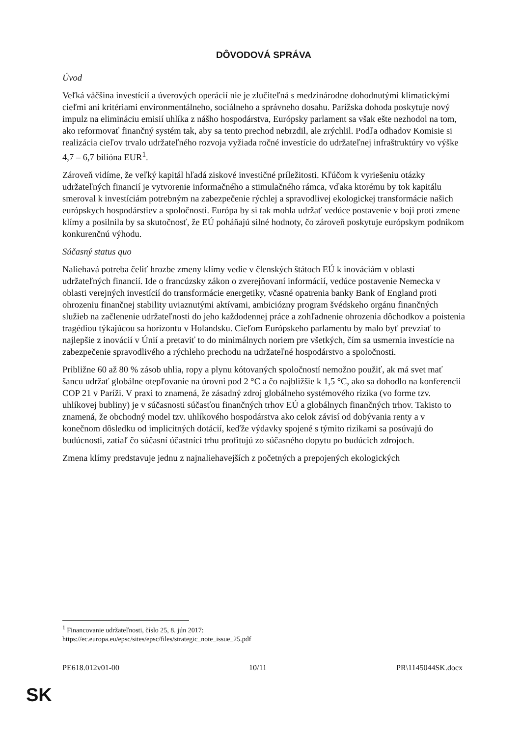DÔVODOVÁ SPRÁVA
Úvod
Veľká väčšina investícií a úverových operácií nie je zlučiteľná s medzinárodne dohodnutými klimatickými cieľmi ani kritériami environmentálneho, sociálneho a správneho dosahu. Parížska dohoda poskytuje nový impulz na elimináciu emisií uhlíka z nášho hospodárstva, Európsky parlament sa však ešte nezhodol na tom, ako reformovať finančný systém tak, aby sa tento prechod nebrzdil, ale zrýchlil. Podľa odhadov Komisie si realizácia cieľov trvalo udržateľného rozvoja vyžiada ročné investície do udržateľnej infraštruktúry vo výške 4,7 – 6,7 bilióna EUR<sup>1</sup>.
Zároveň vidíme, že veľký kapitál hľadá ziskové investičné príležitosti. Kľúčom k vyriešeniu otázky udržateľných financií je vytvorenie informačného a stimulačného rámca, vďaka ktorému by tok kapitálu smeroval k investíciám potrebným na zabezpečenie rýchlej a spravodlivej ekologickej transformácie našich európskych hospodárstiev a spoločnosti. Európa by si tak mohla udržať vedúce postavenie v boji proti zmene klímy a posilnila by sa skutočnosť, že EÚ poháňajú silné hodnoty, čo zároveň poskytuje európskym podnikom konkurenčnú výhodu.
Súčasný status quo
Naliehavá potreba čeliť hrozbe zmeny klímy vedie v členských štátoch EÚ k inováciám v oblasti udržateľných financií. Ide o francúzsky zákon o zverejňovaní informácií, vedúce postavenie Nemecka v oblasti verejných investícií do transformácie energetiky, včasné opatrenia banky Bank of England proti ohrozeniu finančnej stability uviaznutými aktívami, ambiciózny program švédskeho orgánu finančných služieb na začlenenie udržateľnosti do jeho každodennej práce a zohľadnenie ohrozenia dôchodkov a poistenia tragédiou týkajúcou sa horizontu v Holandsku. Cieľom Európskeho parlamentu by malo byť prevziať to najlepšie z inovácií v Únií a pretaviť to do minimálnych noriem pre všetkých, čím sa usmernia investície na zabezpečenie spravodlivého a rýchleho prechodu na udržateľné hospodárstvo a spoločnosti.
Približne 60 až 80 % zásob uhlia, ropy a plynu kótovaných spoločností nemožno použiť, ak má svet mať šancu udržať globálne otepľovanie na úrovni pod 2 °C a čo najbližšie k 1,5 °C, ako sa dohodlo na konferencii COP 21 v Paríži. V praxi to znamená, že zásadný zdroj globálneho systémového rizika (vo forme tzv. uhlíkovej bubliny) je v súčasnosti súčasťou finančných trhov EÚ a globálnych finančných trhov. Takisto to znamená, že obchodný model tzv. uhlíkového hospodárstva ako celok závisí od dobývania renty a v konečnom dôsledku od implicitných dotácií, keďže výdavky spojené s týmito rizikami sa posúvajú do budúcnosti, zatiaľ čo súčasní účastníci trhu profitujú zo súčasného dopytu po budúcich zdrojoch.
Zmena klímy predstavuje jednu z najnaliehavejších z početných a prepojených ekologických
<sup>1</sup> Financovanie udržateľnosti, číslo 25, 8. jún 2017:
https://ec.europa.eu/epsc/sites/epsc/files/strategic_note_issue_25.pdf
PE618.012v01-00 10/11 PR\1145044SK.docx
SK